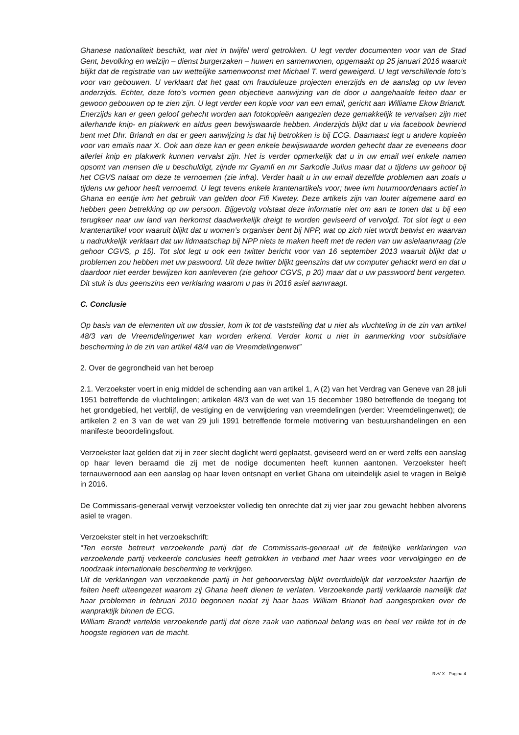Ghanese nationaliteit beschikt, wat niet in twijfel werd getrokken. U legt verder documenten voor van de Stad Gent, bevolking en welzijn – dienst burgerzaken – huwen en samenwonen, opgemaakt op 25 januari 2016 waaruit blijkt dat de registratie van uw wettelijke samenwoonst met Michael T. werd geweigerd. U legt verschillende foto’s voor van gebouwen. U verklaart dat het gaat om frauduleuze projecten enerzijds en de aanslag op uw leven anderzijds. Echter, deze foto’s vormen geen objectieve aanwijzing van de door u aangehaalde feiten daar er gewoon gebouwen op te zien zijn. U legt verder een kopie voor van een email, gericht aan Williame Ekow Briandt. Enerzijds kan er geen geloof gehecht worden aan fotokopieën aangezien deze gemakkelijk te vervalsen zijn met allerhande knip- en plakwerk en aldus geen bewijswaarde hebben. Anderzijds blijkt dat u via facebook bevriend bent met Dhr. Briandt en dat er geen aanwijzing is dat hij betrokken is bij ECG. Daarnaast legt u andere kopieën voor van emails naar X. Ook aan deze kan er geen enkele bewijswaarde worden gehecht daar ze eveneens door allerlei knip en plakwerk kunnen vervalst zijn. Het is verder opmerkelijk dat u in uw email wel enkele namen opsomt van mensen die u beschuldigt, zijnde mr Gyamfi en mr Sarkodie Julius maar dat u tijdens uw gehoor bij het CGVS nalaat om deze te vernoemen (zie infra). Verder haalt u in uw email dezelfde problemen aan zoals u tijdens uw gehoor heeft vernoemd. U legt tevens enkele krantenartikels voor; twee ivm huurmoordenaars actief in Ghana en eentje ivm het gebruik van gelden door Fifi Kwetey. Deze artikels zijn van louter algemene aard en hebben geen betrekking op uw persoon. Bijgevolg volstaat deze informatie niet om aan te tonen dat u bij een terugkeer naar uw land van herkomst daadwerkelijk dreigt te worden geviseerd of vervolgd. Tot slot legt u een krantenartikel voor waaruit blijkt dat u women’s organiser bent bij NPP, wat op zich niet wordt betwist en waarvan u nadrukkelijk verklaart dat uw lidmaatschap bij NPP niets te maken heeft met de reden van uw asielaanvraag (zie gehoor CGVS, p 15). Tot slot legt u ook een twitter bericht voor van 16 september 2013 waaruit blijkt dat u problemen zou hebben met uw paswoord. Uit deze twitter blijkt geenszins dat uw computer gehackt werd en dat u daardoor niet eerder bewijzen kon aanleveren (zie gehoor CGVS, p 20) maar dat u uw passwoord bent vergeten. Dit stuk is dus geenszins een verklaring waarom u pas in 2016 asiel aanvraagt.
C. Conclusie
Op basis van de elementen uit uw dossier, kom ik tot de vaststelling dat u niet als vluchteling in de zin van artikel 48/3 van de Vreemdelingenwet kan worden erkend. Verder komt u niet in aanmerking voor subsidiaire bescherming in de zin van artikel 48/4 van de Vreemdelingenwet”
2. Over de gegrondheid van het beroep
2.1. Verzoekster voert in enig middel de schending aan van artikel 1, A (2) van het Verdrag van Geneve van 28 juli 1951 betreffende de vluchtelingen; artikelen 48/3 van de wet van 15 december 1980 betreffende de toegang tot het grondgebied, het verblijf, de vestiging en de verwijdering van vreemdelingen (verder: Vreemdelingenwet); de artikelen 2 en 3 van de wet van 29 juli 1991 betreffende formele motivering van bestuurshandelingen en een manifeste beoordelingsfout.
Verzoekster laat gelden dat zij in zeer slecht daglicht werd geplaatst, geviseerd werd en er werd zelfs een aanslag op haar leven beraamd die zij met de nodige documenten heeft kunnen aantonen. Verzoekster heeft ternauwernood aan een aanslag op haar leven ontsnapt en verliet Ghana om uiteindelijk asiel te vragen in België in 2016.
De Commissaris-generaal verwijt verzoekster volledig ten onrechte dat zij vier jaar zou gewacht hebben alvorens asiel te vragen.
Verzoekster stelt in het verzoekschrift:
“Ten eerste betreurt verzoekende partij dat de Commissaris-generaal uit de feitelijke verklaringen van verzoekende partij verkeerde conclusies heeft getrokken in verband met haar vrees voor vervolgingen en de noodzaak internationale bescherming te verkrijgen.
Uit de verklaringen van verzoekende partij in het gehoorverslag blijkt overduidelijk dat verzoekster haarfijn de feiten heeft uiteengezet waarom zij Ghana heeft dienen te verlaten. Verzoekende partij verklaarde namelijk dat haar problemen in februari 2010 begonnen nadat zij haar baas William Briandt had aangesproken over de wanpraktijk binnen de ECG.
William Brandt vertelde verzoekende partij dat deze zaak van nationaal belang was en heel ver reikte tot in de hoogste regionen van de macht.
RvV X - Pagina 4